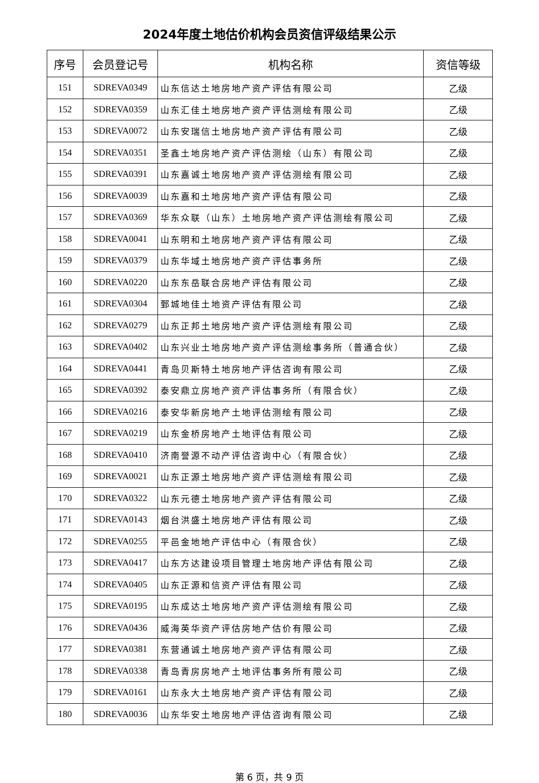2024年度土地估价机构会员资信评级结果公示
| 序号 | 会员登记号 | 机构名称 | 资信等级 |
| --- | --- | --- | --- |
| 151 | SDREVA0349 | 山东信达土地房地产资产评估有限公司 | 乙级 |
| 152 | SDREVA0359 | 山东汇佳土地房地产资产评估测绘有限公司 | 乙级 |
| 153 | SDREVA0072 | 山东安瑞信土地房地产资产评估有限公司 | 乙级 |
| 154 | SDREVA0351 | 圣鑫土地房地产资产评估测绘（山东）有限公司 | 乙级 |
| 155 | SDREVA0391 | 山东嘉诚土地房地产资产评估测绘有限公司 | 乙级 |
| 156 | SDREVA0039 | 山东嘉和土地房地产资产评估有限公司 | 乙级 |
| 157 | SDREVA0369 | 华东众联（山东）土地房地产资产评估测绘有限公司 | 乙级 |
| 158 | SDREVA0041 | 山东明和土地房地产资产评估有限公司 | 乙级 |
| 159 | SDREVA0379 | 山东华域土地房地产资产评估事务所 | 乙级 |
| 160 | SDREVA0220 | 山东东岳联合房地产评估有限公司 | 乙级 |
| 161 | SDREVA0304 | 鄄城地佳土地资产评估有限公司 | 乙级 |
| 162 | SDREVA0279 | 山东正邦土地房地产资产评估测绘有限公司 | 乙级 |
| 163 | SDREVA0402 | 山东兴业土地房地产资产评估测绘事务所（普通合伙） | 乙级 |
| 164 | SDREVA0441 | 青岛贝斯特土地房地产评估咨询有限公司 | 乙级 |
| 165 | SDREVA0392 | 泰安鼎立房地产资产评估事务所（有限合伙） | 乙级 |
| 166 | SDREVA0216 | 泰安华新房地产土地评估测绘有限公司 | 乙级 |
| 167 | SDREVA0219 | 山东金桥房地产土地评估有限公司 | 乙级 |
| 168 | SDREVA0410 | 济南誉源不动产评估咨询中心（有限合伙） | 乙级 |
| 169 | SDREVA0021 | 山东正源土地房地产资产评估测绘有限公司 | 乙级 |
| 170 | SDREVA0322 | 山东元德土地房地产资产评估有限公司 | 乙级 |
| 171 | SDREVA0143 | 烟台洪盛土地房地产评估有限公司 | 乙级 |
| 172 | SDREVA0255 | 平邑金地地产评估中心（有限合伙） | 乙级 |
| 173 | SDREVA0417 | 山东方达建设项目管理土地房地产评估有限公司 | 乙级 |
| 174 | SDREVA0405 | 山东正源和信资产评估有限公司 | 乙级 |
| 175 | SDREVA0195 | 山东成达土地房地产资产评估测绘有限公司 | 乙级 |
| 176 | SDREVA0436 | 威海英华资产评估房地产估价有限公司 | 乙级 |
| 177 | SDREVA0381 | 东营通诚土地房地产资产评估有限公司 | 乙级 |
| 178 | SDREVA0338 | 青岛青房房地产土地评估事务所有限公司 | 乙级 |
| 179 | SDREVA0161 | 山东永大土地房地产资产评估有限公司 | 乙级 |
| 180 | SDREVA0036 | 山东华安土地房地产评估咨询有限公司 | 乙级 |
第 6 页，共 9 页